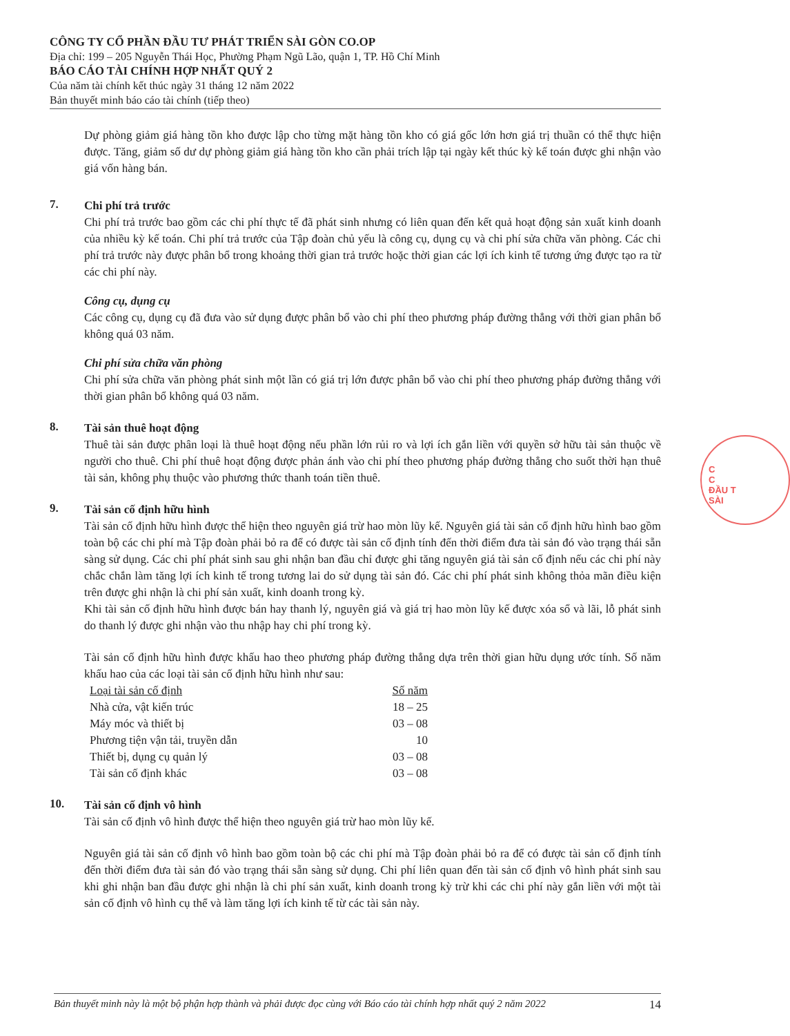CÔNG TY CỔ PHẦN ĐẦU TƯ PHÁT TRIỂN SÀI GÒN CO.OP
Địa chỉ: 199 – 205 Nguyễn Thái Học, Phường Phạm Ngũ Lão, quận 1, TP. Hồ Chí Minh
BÁO CÁO TÀI CHÍNH HỢP NHẤT QUÝ 2
Của năm tài chính kết thúc ngày 31 tháng 12 năm 2022
Bản thuyết minh báo cáo tài chính (tiếp theo)
Dự phòng giảm giá hàng tồn kho được lập cho từng mặt hàng tồn kho có giá gốc lớn hơn giá trị thuần có thể thực hiện được. Tăng, giảm số dư dự phòng giảm giá hàng tồn kho cần phải trích lập tại ngày kết thúc kỳ kế toán được ghi nhận vào giá vốn hàng bán.
7.
Chi phí trả trước
Chi phí trả trước bao gồm các chi phí thực tế đã phát sinh nhưng có liên quan đến kết quả hoạt động sản xuất kinh doanh của nhiều kỳ kế toán. Chi phí trả trước của Tập đoàn chủ yếu là công cụ, dụng cụ và chi phí sửa chữa văn phòng. Các chi phí trả trước này được phân bổ trong khoảng thời gian trả trước hoặc thời gian các lợi ích kinh tế tương ứng được tạo ra từ các chi phí này.
Công cụ, dụng cụ
Các công cụ, dụng cụ đã đưa vào sử dụng được phân bổ vào chi phí theo phương pháp đường thẳng với thời gian phân bổ không quá 03 năm.
Chi phí sửa chữa văn phòng
Chi phí sửa chữa văn phòng phát sinh một lần có giá trị lớn được phân bổ vào chi phí theo phương pháp đường thẳng với thời gian phân bổ không quá 03 năm.
8.
Tài sản thuê hoạt động
Thuê tài sản được phân loại là thuê hoạt động nếu phần lớn rủi ro và lợi ích gắn liền với quyền sở hữu tài sản thuộc về người cho thuê. Chi phí thuê hoạt động được phản ánh vào chi phí theo phương pháp đường thẳng cho suốt thời hạn thuê tài sản, không phụ thuộc vào phương thức thanh toán tiền thuê.
9.
Tài sản cố định hữu hình
Tài sản cố định hữu hình được thể hiện theo nguyên giá trừ hao mòn lũy kế. Nguyên giá tài sản cố định hữu hình bao gồm toàn bộ các chi phí mà Tập đoàn phải bỏ ra để có được tài sản cố định tính đến thời điểm đưa tài sản đó vào trạng thái sẵn sàng sử dụng. Các chi phí phát sinh sau ghi nhận ban đầu chỉ được ghi tăng nguyên giá tài sản cố định nếu các chi phí này chắc chắn làm tăng lợi ích kinh tế trong tương lai do sử dụng tài sản đó. Các chi phí phát sinh không thỏa mãn điều kiện trên được ghi nhận là chi phí sản xuất, kinh doanh trong kỳ.
Khi tài sản cố định hữu hình được bán hay thanh lý, nguyên giá và giá trị hao mòn lũy kế được xóa sổ và lãi, lỗ phát sinh do thanh lý được ghi nhận vào thu nhập hay chi phí trong kỳ.
Tài sản cố định hữu hình được khấu hao theo phương pháp đường thẳng dựa trên thời gian hữu dụng ước tính. Số năm khấu hao của các loại tài sản cố định hữu hình như sau:
| Loại tài sản cố định | Số năm |
| --- | --- |
| Nhà cửa, vật kiến trúc | 18 – 25 |
| Máy móc và thiết bị | 03 – 08 |
| Phương tiện vận tải, truyền dẫn | 10 |
| Thiết bị, dụng cụ quản lý | 03 – 08 |
| Tài sản cố định khác | 03 – 08 |
10.
Tài sản cố định vô hình
Tài sản cố định vô hình được thể hiện theo nguyên giá trừ hao mòn lũy kế.
Nguyên giá tài sản cố định vô hình bao gồm toàn bộ các chi phí mà Tập đoàn phải bỏ ra để có được tài sản cố định tính đến thời điểm đưa tài sản đó vào trạng thái sẵn sàng sử dụng. Chi phí liên quan đến tài sản cố định vô hình phát sinh sau khi ghi nhận ban đầu được ghi nhận là chi phí sản xuất, kinh doanh trong kỳ trừ khi các chi phí này gắn liền với một tài sản cố định vô hình cụ thể và làm tăng lợi ích kinh tế từ các tài sản này.
C
C
ĐẦU T
SÀI
Bản thuyết minh này là một bộ phận hợp thành và phải được đọc cùng với Báo cáo tài chính hợp nhất quý 2 năm 2022 14